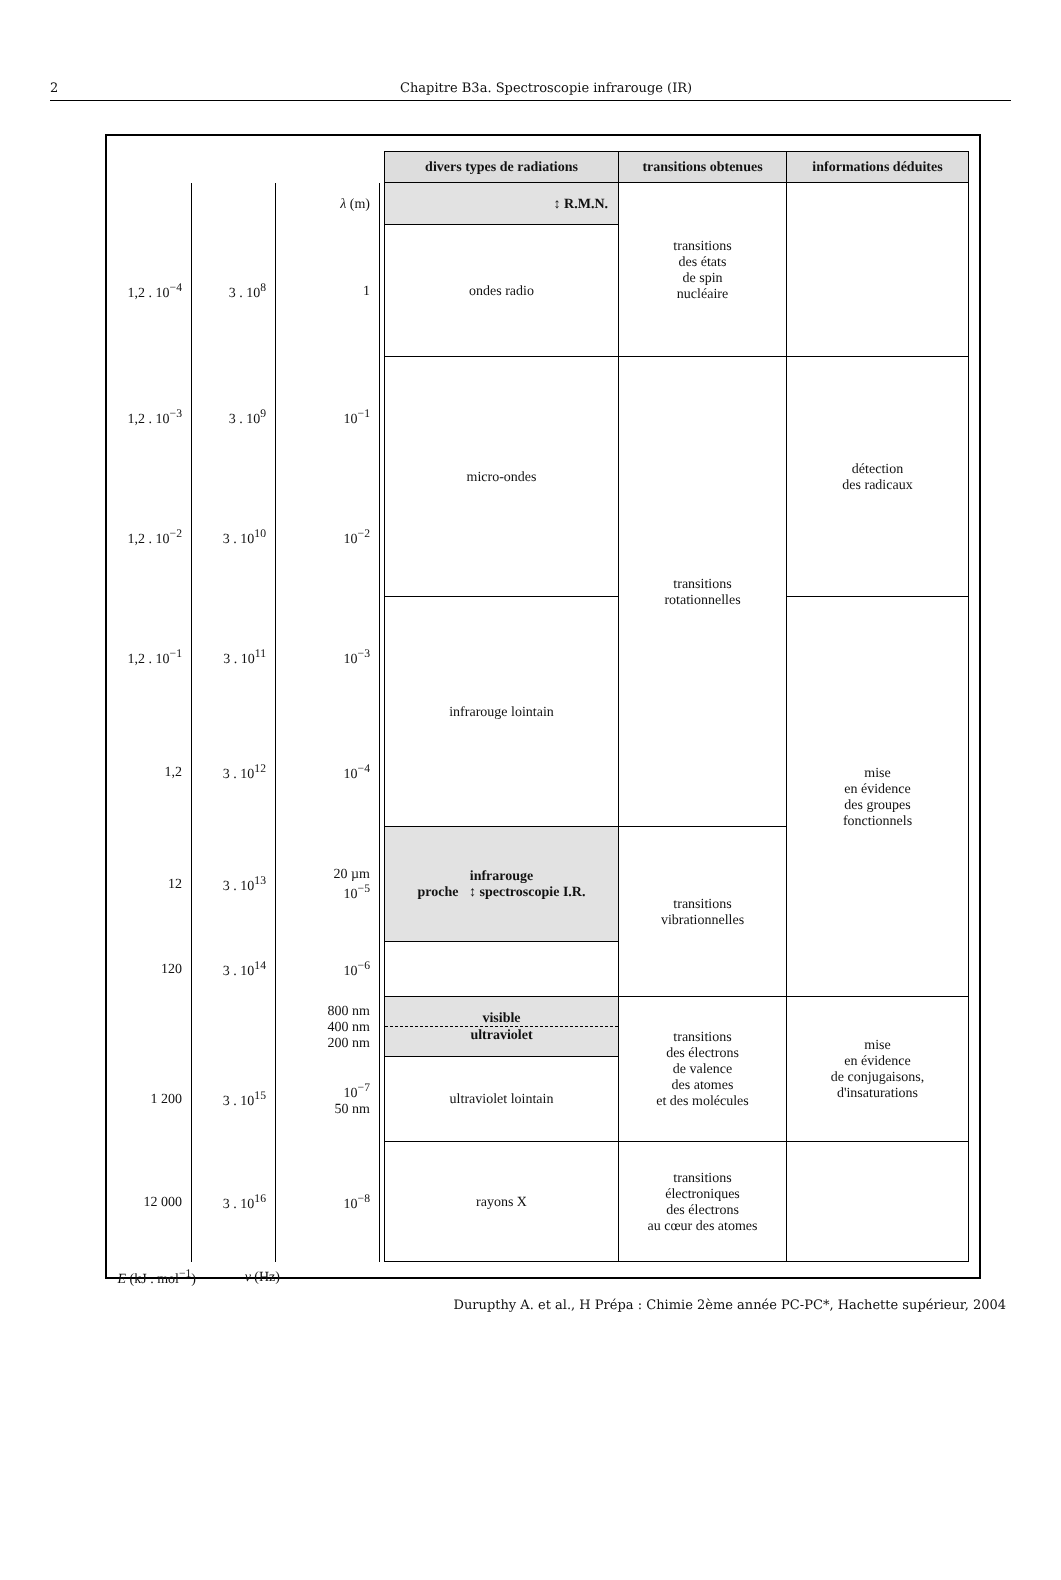2 Chapitre B3a. Spectroscopie infrarouge (IR)
| | | | divers types de radiations | transitions obtenues | informations déduites |
| --- | --- | --- | --- | --- | --- |
| | | λ (m) | ↕ R.M.N. | transitions des états de spin nucléaire | |
| 1,2 . 10<sup>−4</sup> | 3 . 10<sup>8</sup> | 1 | ondes radio | | |
| 1,2 . 10<sup>−3</sup> | 3 . 10<sup>9</sup> | 10<sup>−1</sup> | micro-ondes | transitions rotationnelles | détection des radicaux |
| 1,2 . 10<sup>−2</sup> | 3 . 10<sup>10</sup> | 10<sup>−2</sup> | | | |
| 1,2 . 10<sup>−1</sup> | 3 . 10<sup>11</sup> | 10<sup>−3</sup> | infrarouge lointain | | mise en évidence des groupes fonctionnels |
| 1,2 | 3 . 10<sup>12</sup> | 10<sup>−4</sup> | | | |
| 12 | 3 . 10<sup>13</sup> | 20 µm 10<sup>−5</sup> | infrarouge proche ↕ spectroscopie I.R. | transitions vibrationnelles | |
| 120 | 3 . 10<sup>14</sup> | 10<sup>−6</sup> | | | |
| | | 800 nm 400 nm 200 nm | visible ultraviolet | transitions des électrons de valence des atomes et des molécules | mise en évidence de conjugaisons, d'insaturations |
| 1 200 | 3 . 10<sup>15</sup> | 10<sup>−7</sup> 50 nm | ultraviolet lointain | | |
| 12 000 | 3 . 10<sup>16</sup> | 10<sup>−8</sup> | rayons X | transitions électroniques des électrons au cœur des atomes | |
| E (kJ . mol<sup>−1</sup>) | ν (Hz) | | | | |
Durupthy A. et al., H Prépa : Chimie 2ème année PC-PC*, Hachette supérieur, 2004